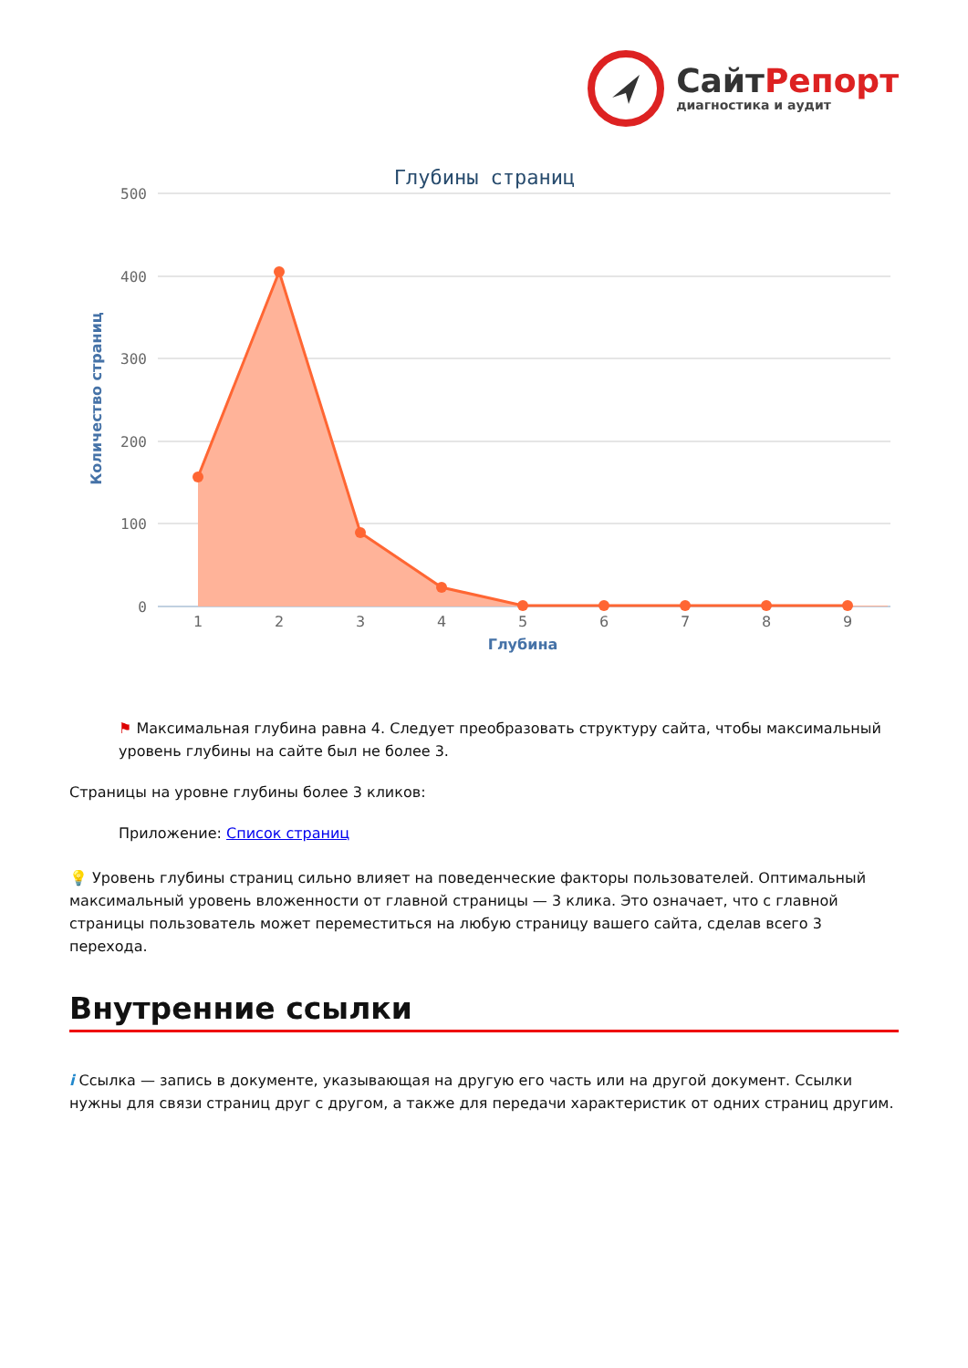СайтРепорт
диагностика и аудит
Глубины страниц
500
400
300
200
100
0
Количество страниц
1
2
3
4
5
6
7
8
9
Глубина
⚑ Максимальная глубина равна 4. Следует преобразовать структуру сайта, чтобы максимальный уровень глубины на сайте был не более 3.
Страницы на уровне глубины более 3 кликов:
Приложение: Список страниц
💡 Уровень глубины страниц сильно влияет на поведенческие факторы пользователей. Оптимальный максимальный уровень вложенности от главной страницы — 3 клика. Это означает, что с главной страницы пользователь может переместиться на любую страницу вашего сайта, сделав всего 3 перехода.
Внутренние ссылки
i Ссылка — запись в документе, указывающая на другую его часть или на другой документ. Ссылки нужны для связи страниц друг с другом, а также для передачи характеристик от одних страниц другим.